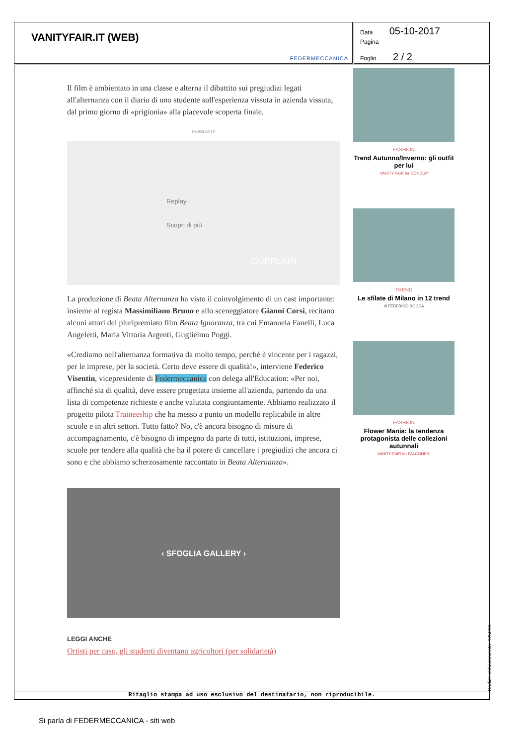VANITYFAIR.IT (WEB)
FEDERMECCANICA
Data 05-10-2017
Pagina
Foglio 2 / 2
Il film è ambientato in una classe e alterna il dibattito sui pregiudizi legati all'alternanza con il diario di uno studente sull'esperienza vissuta in azienda vissuta, dal primo giorno di «prigionia» alla piacevole scoperta finale.
PUBBLICITÀ
Replay
Scopri di più
GUERLAIN
La produzione di Beata Alternanza ha visto il coinvolgimento di un cast importante: insieme al regista Massimiliano Bruno e allo sceneggiatore Gianni Corsi, recitano alcuni attori del pluripremiato film Beata Ignoranza, tra cui Emanuela Fanelli, Luca Angeletti, Maria Vittoria Argenti, Guglielmo Poggi.
«Crediamo nell'alternanza formativa da molto tempo, perché è vincente per i ragazzi, per le imprese, per la società. Certo deve essere di qualità!», interviene Federico Visentin, vicepresidente di Federmeccanica con delega all'Education: «Per noi, affinché sia di qualità, deve essere progettata insieme all'azienda, partendo da una lista di competenze richieste e anche valutata congiuntamente. Abbiamo realizzato il progetto pilota Traineeship che ha messo a punto un modello replicabile in altre scuole e in altri settori. Tutto fatto? No, c'è ancora bisogno di misure di accompagnamento, c'è bisogno di impegno da parte di tutti, istituzioni, imprese, scuole per tendere alla qualità che ha il potere di cancellare i pregiudizi che ancora ci sono e che abbiamo scherzosamente raccontato in Beata Alternanza».
‹ SFOGLIA GALLERY ›
LEGGI ANCHE
Ortisti per caso, gli studenti diventano agricoltori (per solidarietà)
FASHION
Trend Autunno/Inverno: gli outfit per lui
VANITY FAIR for DONDUP
TREND
Le sfilate di Milano in 12 trend
di FEDERICO ROCCA
FASHION
Flower Mania: la tendenza protagonista delle collezioni autunnali
VANITY FAIR for FALCONERI
Ritaglio stampa ad uso esclusivo del destinatario, non riproducibile. Codice abbonamento: 125230
Si parla di FEDERMECCANICA - siti web